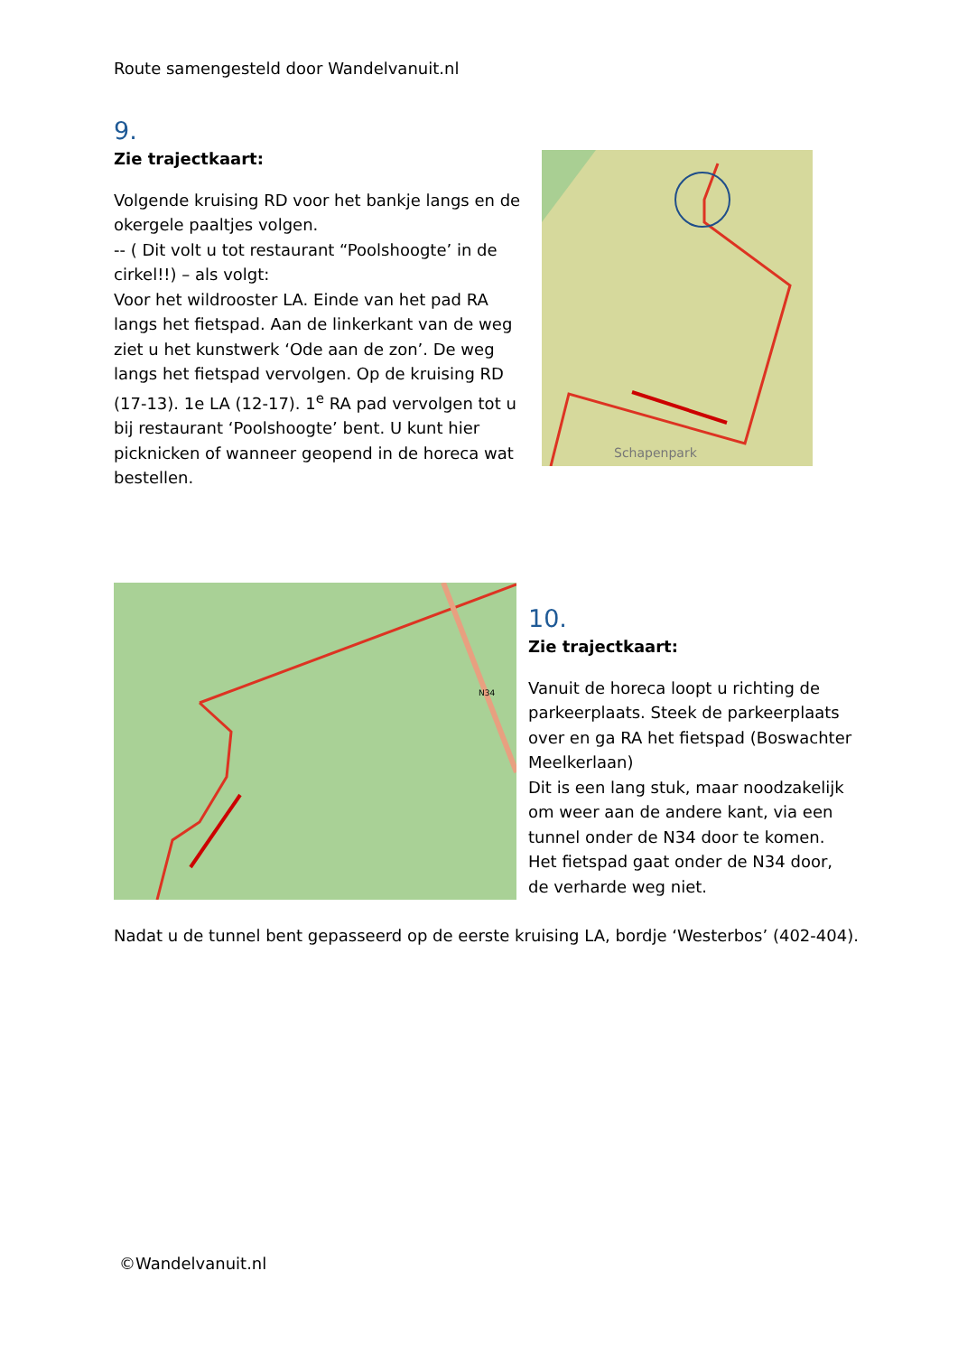Route samengesteld door Wandelvanuit.nl
9.
Zie trajectkaart:
Volgende kruising RD voor het bankje langs en de okergele paaltjes volgen.
-- ( Dit volt u tot restaurant “Poolshoogte’ in de cirkel!!) – als volgt:
Voor het wildrooster LA. Einde van het pad RA langs het fietspad. Aan de linkerkant van de weg ziet u het kunstwerk ‘Ode aan de zon’. De weg langs het fietspad vervolgen. Op de kruising RD (17-13). 1e LA (12-17). 1<sup>e</sup> RA pad vervolgen tot u bij restaurant ‘Poolshoogte’ bent. U kunt hier picknicken of wanneer geopend in de horeca wat bestellen.
Schapenpark
N34
10.
Zie trajectkaart:
Vanuit de horeca loopt u richting de parkeerplaats. Steek de parkeerplaats over en ga RA het fietspad (Boswachter Meelkerlaan)
Dit is een lang stuk, maar noodzakelijk om weer aan de andere kant, via een tunnel onder de N34 door te komen. Het fietspad gaat onder de N34 door, de verharde weg niet.
Nadat u de tunnel bent gepasseerd op de eerste kruising LA, bordje ‘Westerbos’ (402-404).
©Wandelvanuit.nl